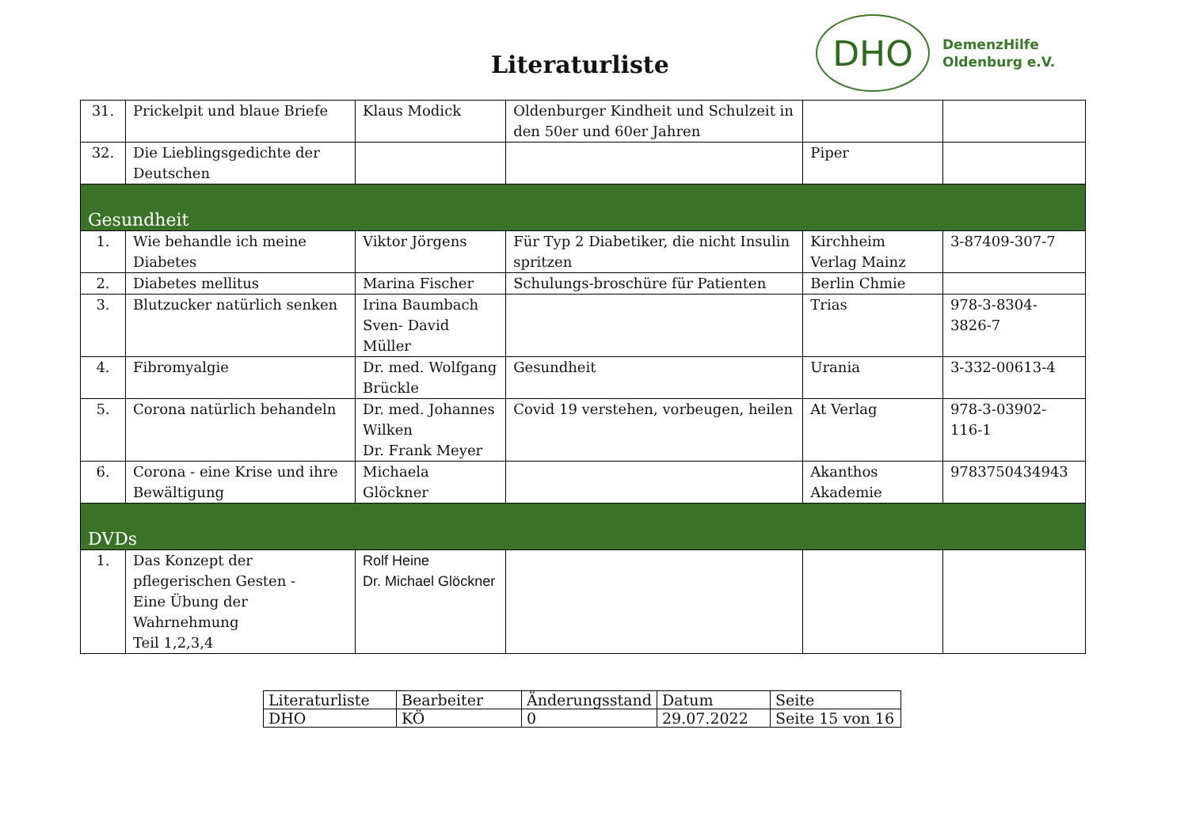Literaturliste
DHO
DemenzHilfe
Oldenburg e.V.
| 31. | Prickelpit und blaue Briefe | Klaus Modick | Oldenburger Kindheit und Schulzeit in den 50er und 60er Jahren | | |
| 32. | Die Lieblingsgedichte der Deutschen | | | Piper | |
| Gesundheit | | | | | |
| 1. | Wie behandle ich meine Diabetes | Viktor Jörgens | Für Typ 2 Diabetiker, die nicht Insulin spritzen | Kirchheim Verlag Mainz | 3-87409-307-7 |
| 2. | Diabetes mellitus | Marina Fischer | Schulungs-broschüre für Patienten | Berlin Chmie | |
| 3. | Blutzucker natürlich senken | Irina Baumbach Sven- David Müller | | Trias | 978-3-8304-3826-7 |
| 4. | Fibromyalgie | Dr. med. Wolfgang Brückle | Gesundheit | Urania | 3-332-00613-4 |
| 5. | Corona natürlich behandeln | Dr. med. Johannes Wilken Dr. Frank Meyer | Covid 19 verstehen, vorbeugen, heilen | At Verlag | 978-3-03902-116-1 |
| 6. | Corona - eine Krise und ihre Bewältigung | Michaela Glöckner | | Akanthos Akademie | 9783750434943 |
| DVDs | | | | | |
| 1. | Das Konzept der pflegerischen Gesten - Eine Übung der Wahrnehmung Teil 1,2,3,4 | Rolf Heine Dr. Michael Glöckner | | | |
| Literaturliste | Bearbeiter | Änderungsstand | Datum | Seite |
| DHO | KÖ | 0 | 29.07.2022 | Seite 15 von 16 |